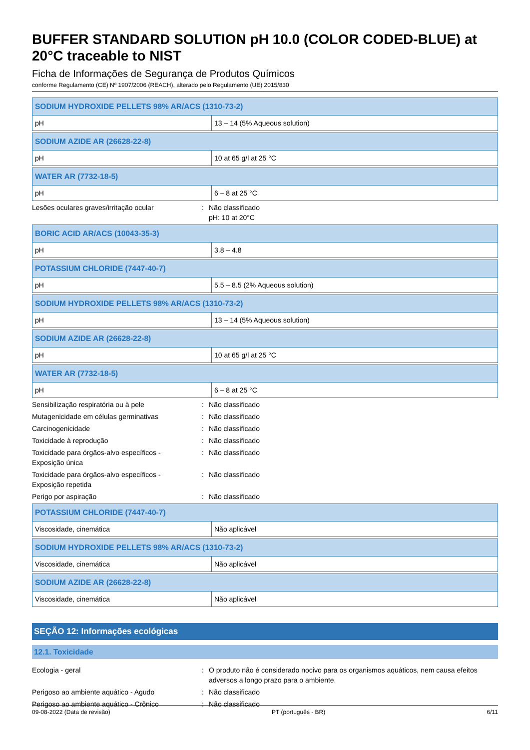BUFFER STANDARD SOLUTION pH 10.0 (COLOR CODED-BLUE) at 20°C traceable to NIST
Ficha de Informações de Segurança de Produtos Químicos
conforme Regulamento (CE) Nº 1907/2006 (REACH), alterado pelo Regulamento (UE) 2015/830
| SODIUM HYDROXIDE PELLETS 98% AR/ACS (1310-73-2) | |
| pH | 13 – 14 (5% Aqueous solution) |
| SODIUM AZIDE AR (26628-22-8) | |
| pH | 10 at 65 g/l at 25 °C |
| WATER AR (7732-18-5) | |
| pH | 6 – 8 at 25 °C |
Lesões oculares graves/irritação ocular : Não classificado
pH: 10 at 20°C
| BORIC ACID AR/ACS (10043-35-3) | |
| pH | 3.8 – 4.8 |
| POTASSIUM CHLORIDE (7447-40-7) | |
| pH | 5.5 – 8.5 (2% Aqueous solution) |
| SODIUM HYDROXIDE PELLETS 98% AR/ACS (1310-73-2) | |
| pH | 13 – 14 (5% Aqueous solution) |
| SODIUM AZIDE AR (26628-22-8) | |
| pH | 10 at 65 g/l at 25 °C |
| WATER AR (7732-18-5) | |
| pH | 6 – 8 at 25 °C |
Sensibilização respiratória ou à pele : Não classificado
Mutagenicidade em células germinativas : Não classificado
Carcinogenicidade : Não classificado
Toxicidade à reprodução : Não classificado
Toxicidade para órgãos-alvo específicos -
Exposição única
: Não classificado
Toxicidade para órgãos-alvo específicos -
Exposição repetida
: Não classificado
Perigo por aspiração : Não classificado
| POTASSIUM CHLORIDE (7447-40-7) | |
| Viscosidade, cinemática | Não aplicável |
| SODIUM HYDROXIDE PELLETS 98% AR/ACS (1310-73-2) | |
| Viscosidade, cinemática | Não aplicável |
| SODIUM AZIDE AR (26628-22-8) | |
| Viscosidade, cinemática | Não aplicável |
SEÇÃO 12: Informações ecológicas
12.1. Toxicidade
Ecologia - geral : O produto não é considerado nocivo para os organismos aquáticos, nem causa efeitos adversos a longo prazo para o ambiente.
Perigoso ao ambiente aquático - Agudo : Não classificado
Perigoso ao ambiente aquático - Crônico : Não classificado
09-08-2022 (Data de revisão) PT (português - BR) 6/11